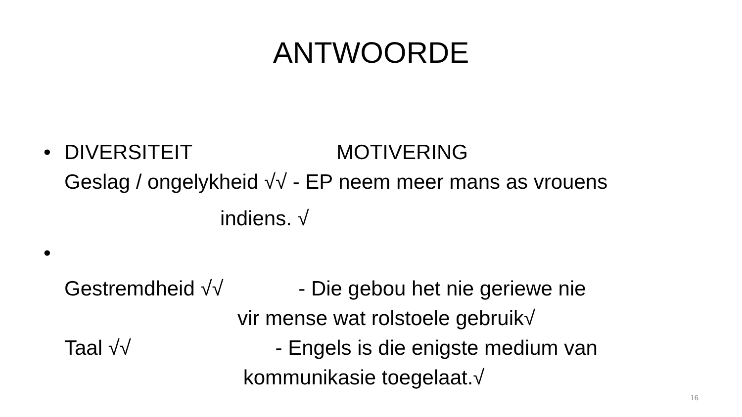ANTWOORDE
• DIVERSITEIT MOTIVERING
Geslag / ongelykheid √√ - EP neem meer mans as vrouens
indiens. √
•
Gestremdheid √√ - Die gebou het nie geriewe nie
vir mense wat rolstoele gebruik√
Taal √√ - Engels is die enigste medium van
kommunikasie toegelaat.√
16